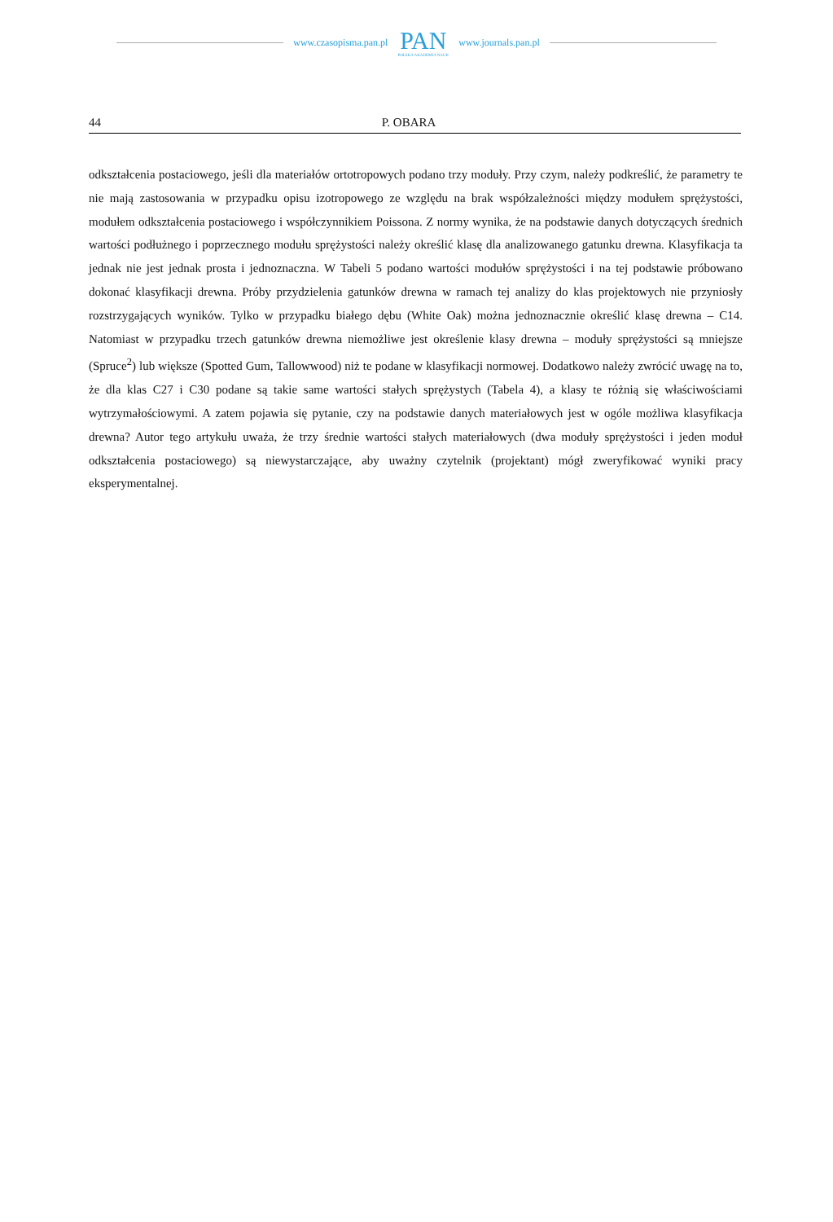www.czasopisma.pan.pl
PAN
POLSKA AKADEMIA NAUK
www.journals.pan.pl
44 P. OBARA
odkształcenia postaciowego, jeśli dla materiałów ortotropowych podano trzy moduły. Przy czym, należy podkreślić, że parametry te nie mają zastosowania w przypadku opisu izotropowego ze względu na brak współzależności między modułem sprężystości, modułem odkształcenia postaciowego i współczynnikiem Poissona. Z normy wynika, że na podstawie danych dotyczących średnich wartości podłużnego i poprzecznego modułu sprężystości należy określić klasę dla analizowanego gatunku drewna. Klasyfikacja ta jednak nie jest jednak prosta i jednoznaczna. W Tabeli 5 podano wartości modułów sprężystości i na tej podstawie próbowano dokonać klasyfikacji drewna. Próby przydzielenia gatunków drewna w ramach tej analizy do klas projektowych nie przyniosły rozstrzygających wyników. Tylko w przypadku białego dębu (White Oak) można jednoznacznie określić klasę drewna – C14. Natomiast w przypadku trzech gatunków drewna niemożliwe jest określenie klasy drewna – moduły sprężystości są mniejsze (Spruce<sup>2</sup>) lub większe (Spotted Gum, Tallowwood) niż te podane w klasyfikacji normowej. Dodatkowo należy zwrócić uwagę na to, że dla klas C27 i C30 podane są takie same wartości stałych sprężystych (Tabela 4), a klasy te różnią się właściwościami wytrzymałościowymi. A zatem pojawia się pytanie, czy na podstawie danych materiałowych jest w ogóle możliwa klasyfikacja drewna? Autor tego artykułu uważa, że trzy średnie wartości stałych materiałowych (dwa moduły sprężystości i jeden moduł odkształcenia postaciowego) są niewystarczające, aby uważny czytelnik (projektant) mógł zweryfikować wyniki pracy eksperymentalnej.